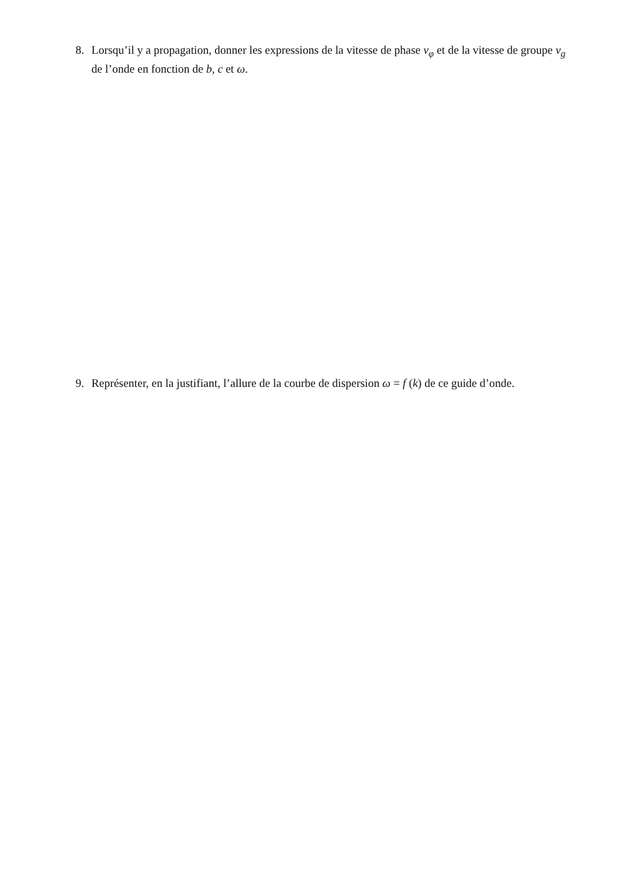8. Lorsqu’il y a propagation, donner les expressions de la vitesse de phase v<sub>φ</sub> et de la vitesse de groupe v<sub>g</sub> de l’onde en fonction de b, c et ω.
9. Représenter, en la justifiant, l’allure de la courbe de dispersion ω = f (k) de ce guide d’onde.